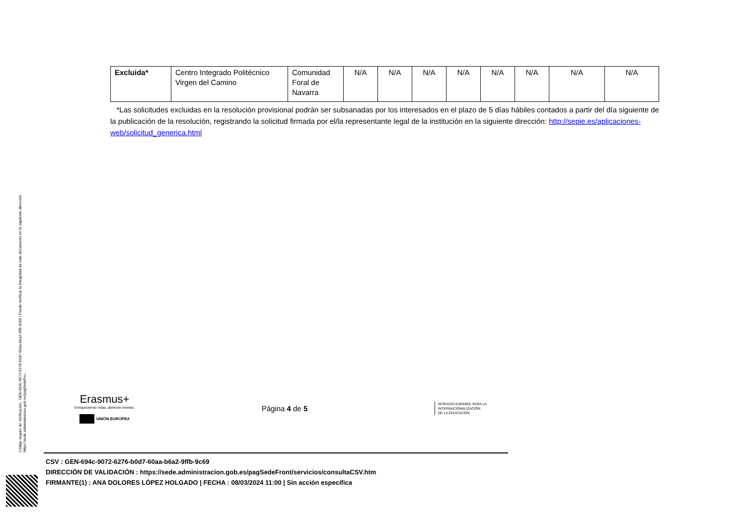Código seguro de Verificación : GEN-694c-9072-6276-b0d7-60aa-b6a2-9ffb-9c69 | Puede verificar la integridad de este documento en la siguiente dirección : https://sede.administracion.gob.es/pagSedeFro...
| Excluida* | Centro Integrado Politécnico Virgen del Camino | Comunidad Foral de Navarra | N/A | N/A | N/A | N/A | N/A | N/A | N/A | N/A |
*Las solicitudes excluidas en la resolución provisional podrán ser subsanadas por los interesados en el plazo de 5 días hábiles contados a partir del día siguiente de la publicación de la resolución, registrando la solicitud firmada por el/la representante legal de la institución en la siguiente dirección: http://sepie.es/aplicaciones-web/solicitud_generica.html
Erasmus+
Enriqueciendo vidas, abriendo mentes.
UNIÓN EUROPEA
Página 4 de 5
SERVICIO ESPAÑOL PARA LA
INTERNACIONALIZACIÓN
DE LA EDUCACIÓN
CSV : GEN-694c-9072-6276-b0d7-60aa-b6a2-9ffb-9c69
DIRECCIÓN DE VALIDACIÓN : https://sede.administracion.gob.es/pagSedeFront/servicios/consultaCSV.htm
FIRMANTE(1) : ANA DOLORES LÓPEZ HOLGADO | FECHA : 08/03/2024 11:00 | Sin acción específica